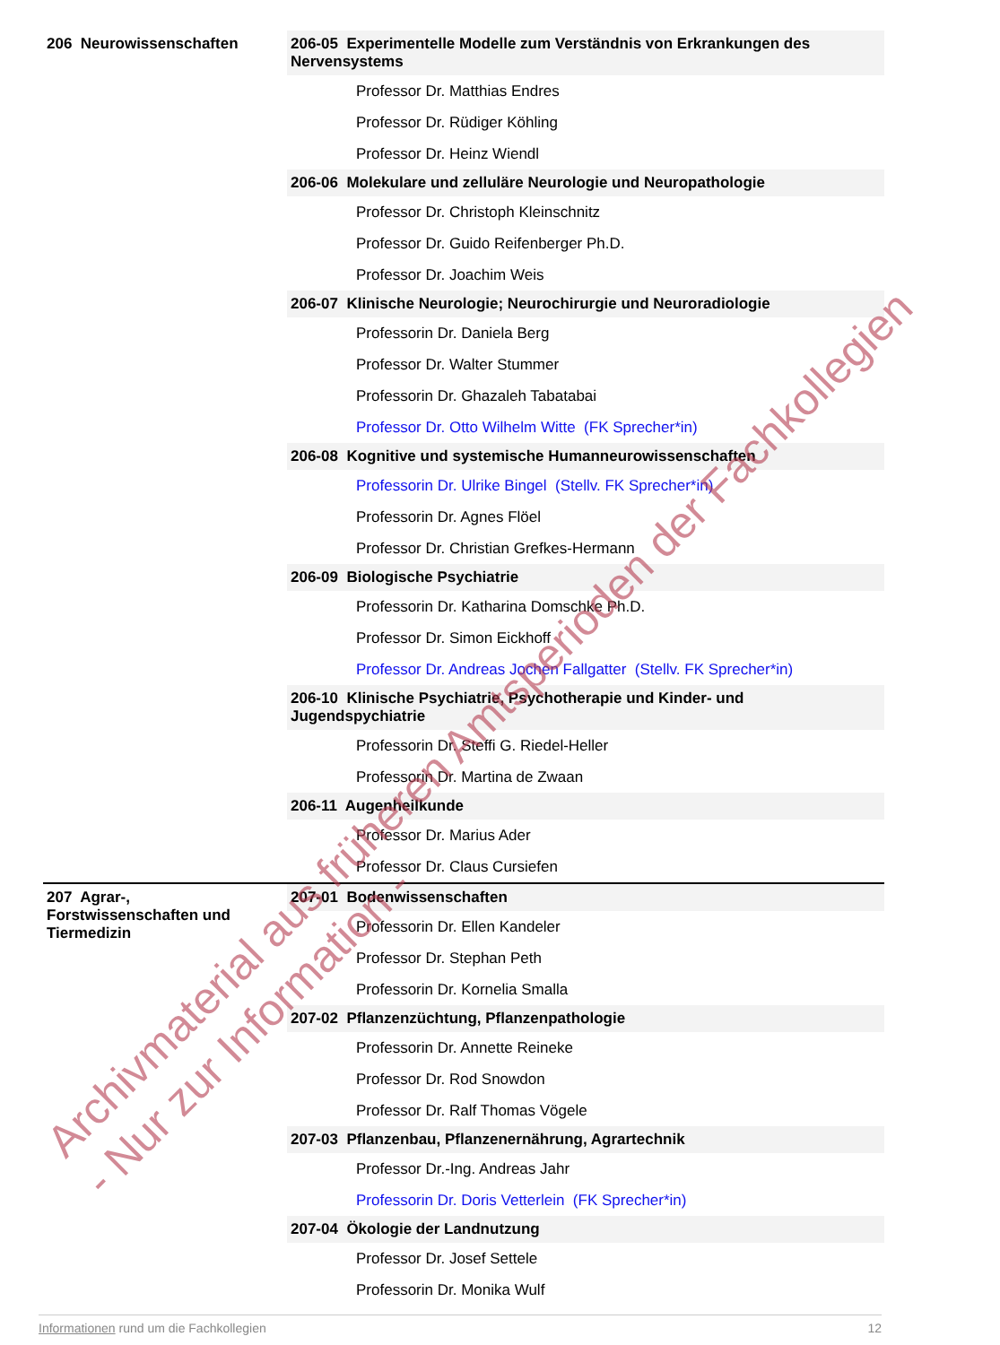206 Neurowissenschaften 206-05 Experimentelle Modelle zum Verständnis von Erkrankungen des Nervensystems
Professor Dr. Matthias Endres
Professor Dr. Rüdiger Köhling
Professor Dr. Heinz Wiendl
206-06 Molekulare und zelluläre Neurologie und Neuropathologie
Professor Dr. Christoph Kleinschnitz
Professor Dr. Guido Reifenberger Ph.D.
Professor Dr. Joachim Weis
206-07 Klinische Neurologie; Neurochirurgie und Neuroradiologie
Professorin Dr. Daniela Berg
Professor Dr. Walter Stummer
Professorin Dr. Ghazaleh Tabatabai
Professor Dr. Otto Wilhelm Witte (FK Sprecher*in)
206-08 Kognitive und systemische Humanneurowissenschaften
Professorin Dr. Ulrike Bingel (Stellv. FK Sprecher*in)
Professorin Dr. Agnes Flöel
Professor Dr. Christian Grefkes-Hermann
206-09 Biologische Psychiatrie
Professorin Dr. Katharina Domschke Ph.D.
Professor Dr. Simon Eickhoff
Professor Dr. Andreas Jochen Fallgatter (Stellv. FK Sprecher*in)
206-10 Klinische Psychiatrie, Psychotherapie und Kinder- und Jugendspychiatrie
Professorin Dr. Steffi G. Riedel-Heller
Professorin Dr. Martina de Zwaan
206-11 Augenheilkunde
Professor Dr. Marius Ader
Professor Dr. Claus Cursiefen
207 Agrar-, Forstwissenschaften und Tiermedizin
207-01 Bodenwissenschaften
Professorin Dr. Ellen Kandeler
Professor Dr. Stephan Peth
Professorin Dr. Kornelia Smalla
207-02 Pflanzenzüchtung, Pflanzenpathologie
Professorin Dr. Annette Reineke
Professor Dr. Rod Snowdon
Professor Dr. Ralf Thomas Vögele
207-03 Pflanzenbau, Pflanzenernährung, Agrartechnik
Professor Dr.-Ing. Andreas Jahr
Professorin Dr. Doris Vetterlein (FK Sprecher*in)
207-04 Ökologie der Landnutzung
Professor Dr. Josef Settele
Professorin Dr. Monika Wulf
Informationen rund um die Fachkollegien 12
Archivmaterial aus früheren Amtsperioden der Fachkollegien
- Nur zur Information -